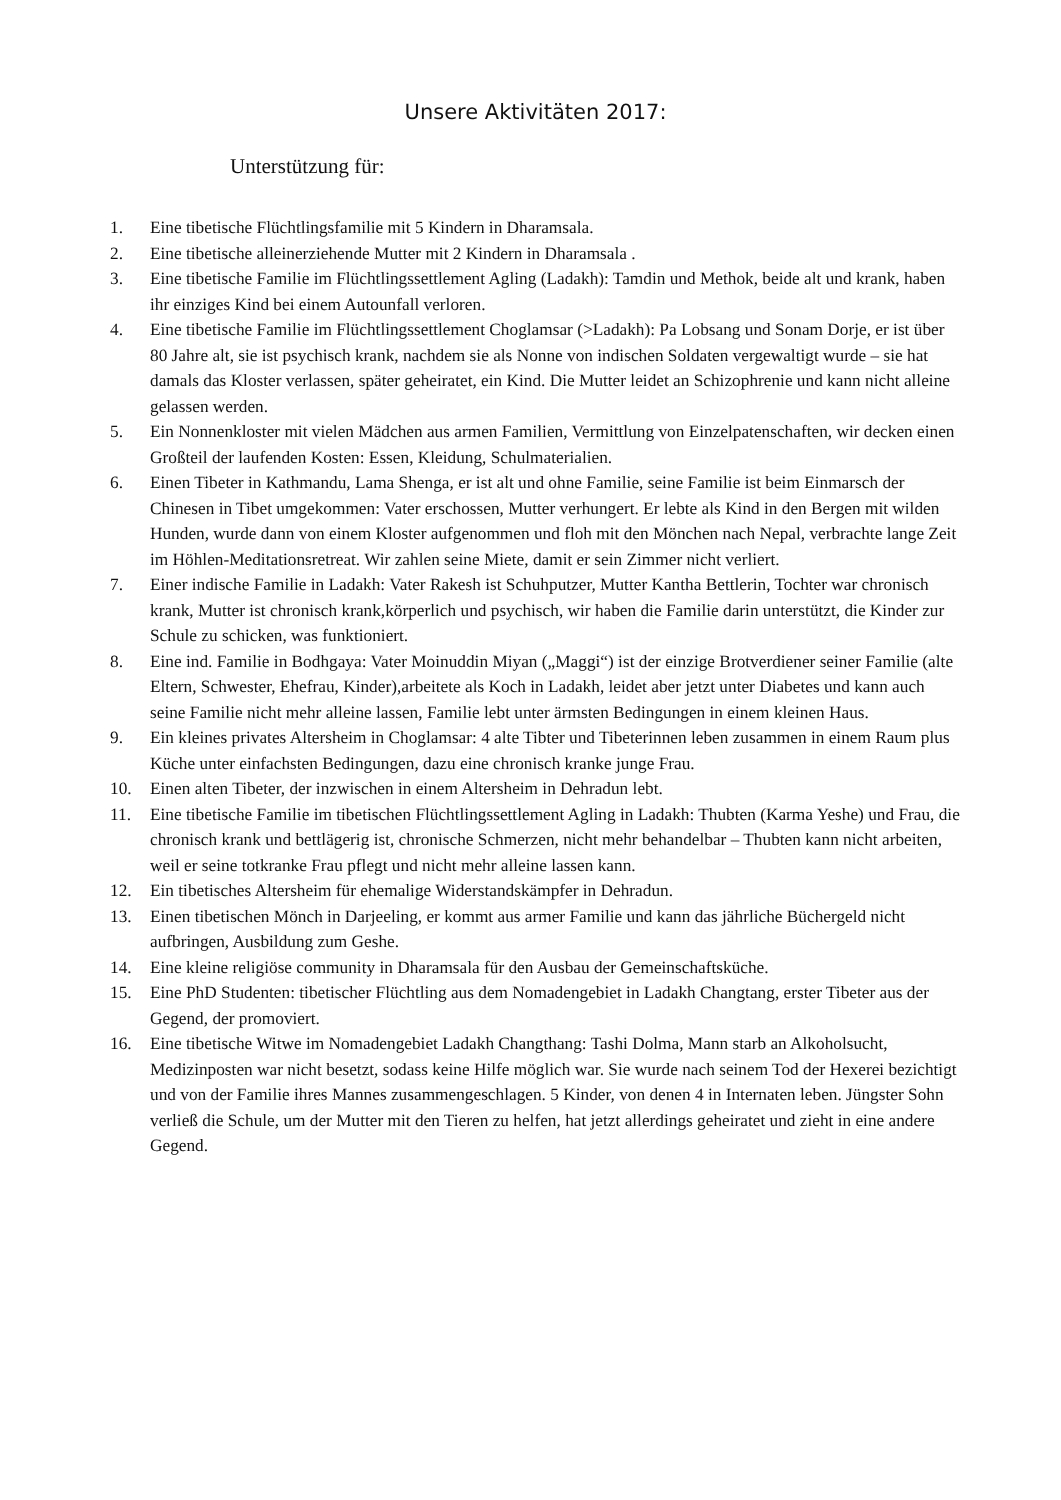Unsere Aktivitäten 2017:
Unterstützung für:
1. Eine tibetische Flüchtlingsfamilie mit 5 Kindern in Dharamsala.
2. Eine tibetische alleinerziehende Mutter mit 2 Kindern in Dharamsala .
3. Eine tibetische Familie im Flüchtlingssettlement Agling (Ladakh): Tamdin und Methok, beide alt und krank, haben ihr einziges Kind bei einem Autounfall verloren.
4. Eine tibetische Familie im Flüchtlingssettlement Choglamsar (>Ladakh): Pa Lobsang und Sonam Dorje, er ist über 80 Jahre alt, sie ist psychisch krank, nachdem sie als Nonne von indischen Soldaten vergewaltigt wurde – sie hat damals das Kloster verlassen, später geheiratet, ein Kind. Die Mutter leidet an Schizophrenie und kann nicht alleine gelassen werden.
5. Ein Nonnenkloster mit vielen Mädchen aus armen Familien, Vermittlung von Einzelpatenschaften, wir decken einen Großteil der laufenden Kosten: Essen, Kleidung, Schulmaterialien.
6. Einen Tibeter in Kathmandu, Lama Shenga, er ist alt und ohne Familie, seine Familie ist beim Einmarsch der Chinesen in Tibet umgekommen: Vater erschossen, Mutter verhungert. Er lebte als Kind in den Bergen mit wilden Hunden, wurde dann von einem Kloster aufgenommen und floh mit den Mönchen nach Nepal, verbrachte lange Zeit im Höhlen-Meditationsretreat. Wir zahlen seine Miete, damit er sein Zimmer nicht verliert.
7. Einer indische Familie in Ladakh: Vater Rakesh ist Schuhputzer, Mutter Kantha Bettlerin, Tochter war chronisch krank, Mutter ist chronisch krank,körperlich und psychisch, wir haben die Familie darin unterstützt, die Kinder zur Schule zu schicken, was funktioniert.
8. Eine ind. Familie in Bodhgaya: Vater Moinuddin Miyan („Maggi“) ist der einzige Brotverdiener seiner Familie (alte Eltern, Schwester, Ehefrau, Kinder),arbeitete als Koch in Ladakh, leidet aber jetzt unter Diabetes und kann auch seine Familie nicht mehr alleine lassen, Familie lebt unter ärmsten Bedingungen in einem kleinen Haus.
9. Ein kleines privates Altersheim in Choglamsar: 4 alte Tibter und Tibeterinnen leben zusammen in einem Raum plus Küche unter einfachsten Bedingungen, dazu eine chronisch kranke junge Frau.
10. Einen alten Tibeter, der inzwischen in einem Altersheim in Dehradun lebt.
11. Eine tibetische Familie im tibetischen Flüchtlingssettlement Agling in Ladakh: Thubten (Karma Yeshe) und Frau, die chronisch krank und bettlägerig ist, chronische Schmerzen, nicht mehr behandelbar – Thubten kann nicht arbeiten, weil er seine totkranke Frau pflegt und nicht mehr alleine lassen kann.
12. Ein tibetisches Altersheim für ehemalige Widerstandskämpfer in Dehradun.
13. Einen tibetischen Mönch in Darjeeling, er kommt aus armer Familie und kann das jährliche Büchergeld nicht aufbringen, Ausbildung zum Geshe.
14. Eine kleine religiöse community in Dharamsala für den Ausbau der Gemeinschaftsküche.
15. Eine PhD Studenten: tibetischer Flüchtling aus dem Nomadengebiet in Ladakh Changtang, erster Tibeter aus der Gegend, der promoviert.
16. Eine tibetische Witwe im Nomadengebiet Ladakh Changthang: Tashi Dolma, Mann starb an Alkoholsucht, Medizinposten war nicht besetzt, sodass keine Hilfe möglich war. Sie wurde nach seinem Tod der Hexerei bezichtigt und von der Familie ihres Mannes zusammengeschlagen. 5 Kinder, von denen 4 in Internaten leben. Jüngster Sohn verließ die Schule, um der Mutter mit den Tieren zu helfen, hat jetzt allerdings geheiratet und zieht in eine andere Gegend.